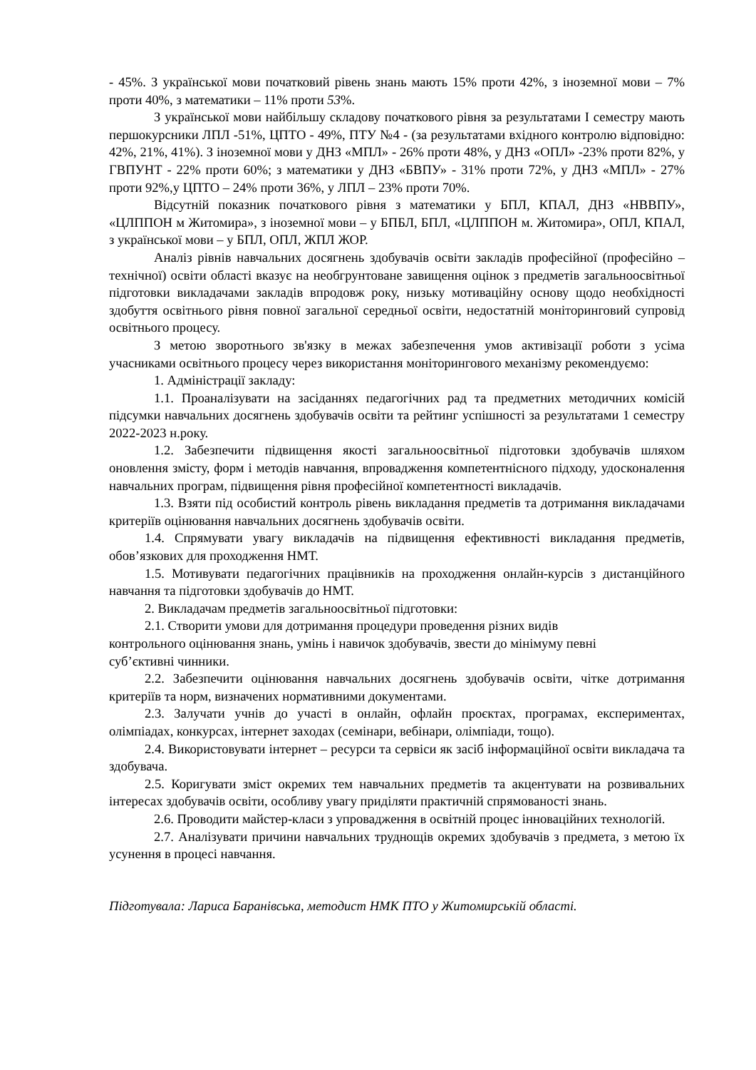- 45%. З української мови початковий рівень знань мають 15% проти 42%, з іноземної мови – 7% проти 40%, з математики – 11% проти 53%.
З української мови найбільшу складову початкового рівня за результатами І семестру мають першокурсники ЛПЛ -51%, ЦПТО - 49%, ПТУ №4 - (за результатами вхідного контролю відповідно: 42%, 21%, 41%). З іноземної мови у ДНЗ «МПЛ» - 26% проти 48%, у ДНЗ «ОПЛ» -23% проти 82%, у ГВПУНТ - 22% проти 60%; з математики у ДНЗ «БВПУ» - 31% проти 72%, у ДНЗ «МПЛ» - 27% проти 92%,у ЦПТО – 24% проти 36%, у ЛПЛ – 23% проти 70%.
Відсутній показник початкового рівня з математики у БПЛ, КПАЛ, ДНЗ «НВВПУ», «ЦЛППОН м Житомира», з іноземної мови – у БПБЛ, БПЛ, «ЦЛППОН м. Житомира», ОПЛ, КПАЛ, з української мови – у БПЛ, ОПЛ, ЖПЛ ЖОР.
Аналіз рівнів навчальних досягнень здобувачів освіти закладів професійної (професійно – технічної) освіти області вказує на необгрунтоване завищення оцінок з предметів загальноосвітньої підготовки викладачами закладів впродовж року, низьку мотиваційну основу щодо необхідності здобуття освітнього рівня повної загальної середньої освіти, недостатній моніторинговий супровід освітнього процесу.
З метою зворотнього зв'язку в межах забезпечення умов активізації роботи з усіма учасниками освітнього процесу через використання моніторингового механізму рекомендуємо:
1. Адміністрації закладу:
1.1. Проаналізувати на засіданнях педагогічних рад та предметних методичних комісій підсумки навчальних досягнень здобувачів освіти та рейтинг успішності за результатами 1 семестру 2022-2023 н.року.
1.2. Забезпечити підвищення якості загальноосвітньої підготовки здобувачів шляхом оновлення змісту, форм і методів навчання, впровадження компетентнісного підходу, удосконалення навчальних програм, підвищення рівня професійної компетентності викладачів.
1.3. Взяти під особистий контроль рівень викладання предметів та дотримання викладачами критеріїв оцінювання навчальних досягнень здобувачів освіти.
1.4. Спрямувати увагу викладачів на підвищення ефективності викладання предметів, обов’язкових для проходження НМТ.
1.5. Мотивувати педагогічних працівників на проходження онлайн-курсів з дистанційного навчання та підготовки здобувачів до НМТ.
2. Викладачам предметів загальноосвітньої підготовки:
2.1. Створити умови для дотримання процедури проведення різних видів
контрольного оцінювання знань, умінь і навичок здобувачів, звести до мінімуму певні
суб’єктивні чинники.
2.2. Забезпечити оцінювання навчальних досягнень здобувачів освіти, чітке дотримання критеріїв та норм, визначених нормативними документами.
2.3. Залучати учнів до участі в онлайн, офлайн проєктах, програмах, експериментах, олімпіадах, конкурсах, інтернет заходах (семінари, вебінари, олімпіади, тощо).
2.4. Використовувати інтернет – ресурси та сервіси як засіб інформаційної освіти викладача та здобувача.
2.5. Коригувати зміст окремих тем навчальних предметів та акцентувати на розвивальних інтересах здобувачів освіти, особливу увагу приділяти практичній спрямованості знань.
2.6. Проводити майстер-класи з упровадження в освітній процес інноваційних технологій.
2.7. Аналізувати причини навчальних труднощів окремих здобувачів з предмета, з метою їх усунення в процесі навчання.
Підготувала: Лариса Баранівська, методист НМК ПТО у Житомирській області.